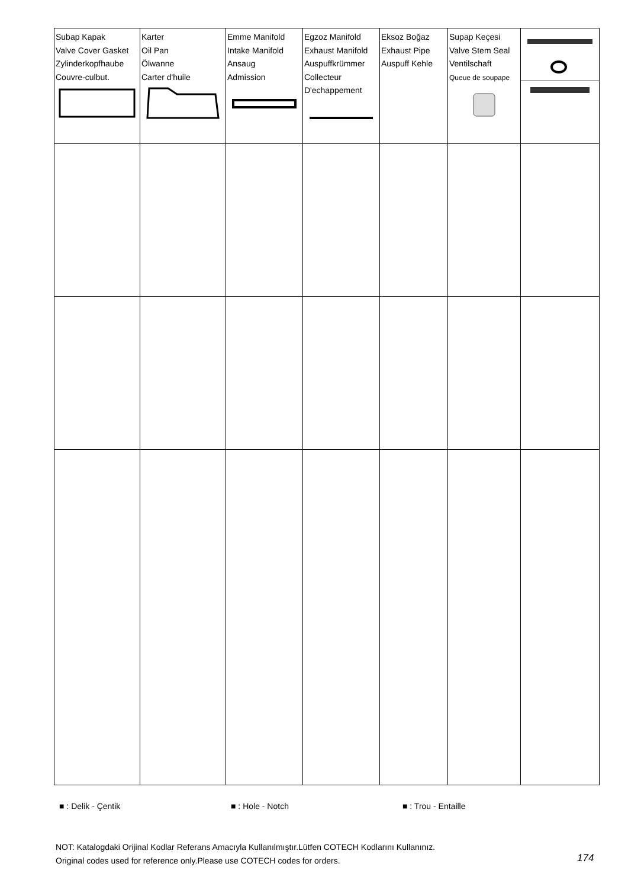| Subap Kapak Valve Cover Gasket Zylinderkopfhaube Couvre-culbut. | Karter Oil Pan Ölwanne Carter d'huile | Emme Manifold Intake Manifold Ansaug Admission | Egzoz Manifold Exhaust Manifold Auspuffkrümmer Collecteur D'echappement | Eksoz Boğaz Exhaust Pipe Auspuff Kehle | Supap Keçesi Valve Stem Seal Ventilschaft Queue de soupape | |
■ : Delik - Çentik ■ : Hole - Notch ■ : Trou - Entaille
NOT: Katalogdaki Orijinal Kodlar Referans Amacıyla Kullanılmıştır.Lütfen COTECH Kodlarını Kullanınız.
Original codes used for reference only.Please use COTECH codes for orders.
174